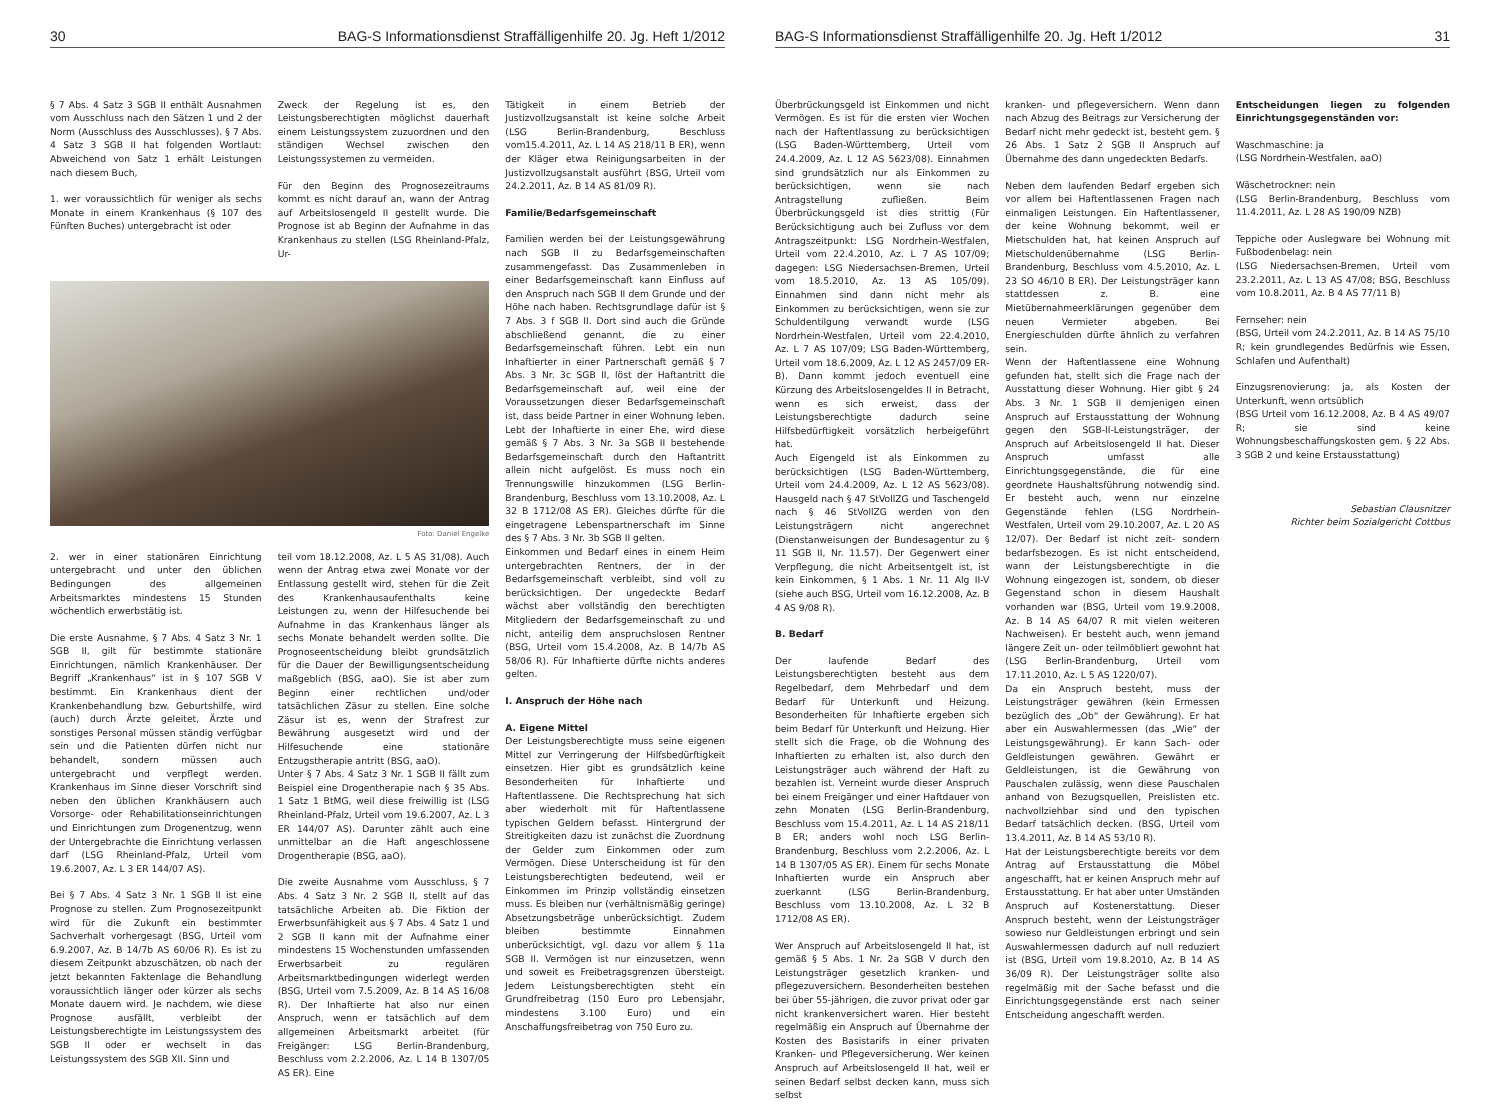30 BAG-S Informationsdienst Straffälligenhilfe 20. Jg. Heft 1/2012
§ 7 Abs. 4 Satz 3 SGB II enthält Ausnahmen vom Ausschluss nach den Sätzen 1 und 2 der Norm (Ausschluss des Ausschlusses). § 7 Abs. 4 Satz 3 SGB II hat folgenden Wortlaut: Abweichend von Satz 1 erhält Leistungen nach diesem Buch,
1. wer voraussichtlich für weniger als sechs Monate in einem Krankenhaus (§ 107 des Fünften Buches) untergebracht ist oder
Zweck der Regelung ist es, den Leistungsberechtigten möglichst dauerhaft einem Leistungssystem zuzuordnen und den ständigen Wechsel zwischen den Leistungssystemen zu vermeiden.
Für den Beginn des Prognosezeitraums kommt es nicht darauf an, wann der Antrag auf Arbeitslosengeld II gestellt wurde. Die Prognose ist ab Beginn der Aufnahme in das Krankenhaus zu stellen (LSG Rheinland-Pfalz, Ur-
Foto: Daniel Engelke
2. wer in einer stationären Einrichtung untergebracht und unter den üblichen Bedingungen des allgemeinen Arbeitsmarktes mindestens 15 Stunden wöchentlich erwerbstätig ist.
Die erste Ausnahme, § 7 Abs. 4 Satz 3 Nr. 1 SGB II, gilt für bestimmte stationäre Einrichtungen, nämlich Krankenhäuser. Der Begriff „Krankenhaus“ ist in § 107 SGB V bestimmt. Ein Krankenhaus dient der Krankenbehandlung bzw. Geburtshilfe, wird (auch) durch Ärzte geleitet, Ärzte und sonstiges Personal müssen ständig verfügbar sein und die Patienten dürfen nicht nur behandelt, sondern müssen auch untergebracht und verpflegt werden. Krankenhaus im Sinne dieser Vorschrift sind neben den üblichen Krankhäusern auch Vorsorge- oder Rehabilitationseinrichtungen und Einrichtungen zum Drogenentzug, wenn der Untergebrachte die Einrichtung verlassen darf (LSG Rheinland-Pfalz, Urteil vom 19.6.2007, Az. L 3 ER 144/07 AS).
Bei § 7 Abs. 4 Satz 3 Nr. 1 SGB II ist eine Prognose zu stellen. Zum Prognosezeitpunkt wird für die Zukunft ein bestimmter Sachverhalt vorhergesagt (BSG, Urteil vom 6.9.2007, Az. B 14/7b AS 60/06 R). Es ist zu diesem Zeitpunkt abzuschätzen, ob nach der jetzt bekannten Faktenlage die Behandlung voraussichtlich länger oder kürzer als sechs Monate dauern wird. Je nachdem, wie diese Prognose ausfällt, verbleibt der Leistungsberechtigte im Leistungssystem des SGB II oder er wechselt in das Leistungssystem des SGB XII. Sinn und
teil vom 18.12.2008, Az. L 5 AS 31/08). Auch wenn der Antrag etwa zwei Monate vor der Entlassung gestellt wird, stehen für die Zeit des Krankenhausaufenthalts keine Leistungen zu, wenn der Hilfesuchende bei Aufnahme in das Krankenhaus länger als sechs Monate behandelt werden sollte. Die Prognoseentscheidung bleibt grundsätzlich für die Dauer der Bewilligungsentscheidung maßgeblich (BSG, aaO). Sie ist aber zum Beginn einer rechtlichen und/oder tatsächlichen Zäsur zu stellen. Eine solche Zäsur ist es, wenn der Strafrest zur Bewährung ausgesetzt wird und der Hilfesuchende eine stationäre Entzugstherapie antritt (BSG, aaO).
Unter § 7 Abs. 4 Satz 3 Nr. 1 SGB II fällt zum Beispiel eine Drogentherapie nach § 35 Abs. 1 Satz 1 BtMG, weil diese freiwillig ist (LSG Rheinland-Pfalz, Urteil vom 19.6.2007, Az. L 3 ER 144/07 AS). Darunter zählt auch eine unmittelbar an die Haft angeschlossene Drogentherapie (BSG, aaO).
Die zweite Ausnahme vom Ausschluss, § 7 Abs. 4 Satz 3 Nr. 2 SGB II, stellt auf das tatsächliche Arbeiten ab. Die Fiktion der Erwerbsunfähigkeit aus § 7 Abs. 4 Satz 1 und 2 SGB II kann mit der Aufnahme einer mindestens 15 Wochenstunden umfassenden Erwerbsarbeit zu regulären Arbeitsmarktbedingungen widerlegt werden (BSG, Urteil vom 7.5.2009, Az. B 14 AS 16/08 R). Der Inhaftierte hat also nur einen Anspruch, wenn er tatsächlich auf dem allgemeinen Arbeitsmarkt arbeitet (für Freigänger: LSG Berlin-Brandenburg, Beschluss vom 2.2.2006, Az. L 14 B 1307/05 AS ER). Eine
Tätigkeit in einem Betrieb der Justizvollzugsanstalt ist keine solche Arbeit (LSG Berlin-Brandenburg, Beschluss vom15.4.2011, Az. L 14 AS 218/11 B ER), wenn der Kläger etwa Reinigungsarbeiten in der Justizvollzugsanstalt ausführt (BSG, Urteil vom 24.2.2011, Az. B 14 AS 81/09 R).
Familie/Bedarfsgemeinschaft
Familien werden bei der Leistungsgewährung nach SGB II zu Bedarfsgemeinschaften zusammengefasst. Das Zusammenleben in einer Bedarfsgemeinschaft kann Einfluss auf den Anspruch nach SGB II dem Grunde und der Höhe nach haben. Rechtsgrundlage dafür ist § 7 Abs. 3 f SGB II. Dort sind auch die Gründe abschließend genannt, die zu einer Bedarfsgemeinschaft führen. Lebt ein nun Inhaftierter in einer Partnerschaft gemäß § 7 Abs. 3 Nr. 3c SGB II, löst der Haftantritt die Bedarfsgemeinschaft auf, weil eine der Voraussetzungen dieser Bedarfsgemeinschaft ist, dass beide Partner in einer Wohnung leben. Lebt der Inhaftierte in einer Ehe, wird diese gemäß § 7 Abs. 3 Nr. 3a SGB II bestehende Bedarfsgemeinschaft durch den Haftantritt allein nicht aufgelöst. Es muss noch ein Trennungswille hinzukommen (LSG Berlin-Brandenburg, Beschluss vom 13.10.2008, Az. L 32 B 1712/08 AS ER). Gleiches dürfte für die eingetragene Lebenspartnerschaft im Sinne des § 7 Abs. 3 Nr. 3b SGB II gelten.
Einkommen und Bedarf eines in einem Heim untergebrachten Rentners, der in der Bedarfsgemeinschaft verbleibt, sind voll zu berücksichtigen. Der ungedeckte Bedarf wächst aber vollständig den berechtigten Mitgliedern der Bedarfsgemeinschaft zu und nicht, anteilig dem anspruchslosen Rentner (BSG, Urteil vom 15.4.2008, Az. B 14/7b AS 58/06 R). Für Inhaftierte dürfte nichts anderes gelten.
I. Anspruch der Höhe nach
A. Eigene Mittel
Der Leistungsberechtigte muss seine eigenen Mittel zur Verringerung der Hilfsbedürftigkeit einsetzen. Hier gibt es grundsätzlich keine Besonderheiten für Inhaftierte und Haftentlassene. Die Rechtsprechung hat sich aber wiederholt mit für Haftentlassene typischen Geldern befasst. Hintergrund der Streitigkeiten dazu ist zunächst die Zuordnung der Gelder zum Einkommen oder zum Vermögen. Diese Unterscheidung ist für den Leistungsberechtigten bedeutend, weil er Einkommen im Prinzip vollständig einsetzen muss. Es bleiben nur (verhältnismäßig geringe) Absetzungsbeträge unberücksichtigt. Zudem bleiben bestimmte Einnahmen unberücksichtigt, vgl. dazu vor allem § 11a SGB II. Vermögen ist nur einzusetzen, wenn und soweit es Freibetragsgrenzen übersteigt. Jedem Leistungsberechtigten steht ein Grundfreibetrag (150 Euro pro Lebensjahr, mindestens 3.100 Euro) und ein Anschaffungsfreibetrag von 750 Euro zu.
BAG-S Informationsdienst Straffälligenhilfe 20. Jg. Heft 1/2012 31
Überbrückungsgeld ist Einkommen und nicht Vermögen. Es ist für die ersten vier Wochen nach der Haftentlassung zu berücksichtigen (LSG Baden-Württemberg, Urteil vom 24.4.2009, Az. L 12 AS 5623/08). Einnahmen sind grundsätzlich nur als Einkommen zu berücksichtigen, wenn sie nach Antragstellung zufließen. Beim Überbrückungsgeld ist dies strittig (Für Berücksichtigung auch bei Zufluss vor dem Antragszeitpunkt: LSG Nordrhein-Westfalen, Urteil vom 22.4.2010, Az. L 7 AS 107/09; dagegen: LSG Niedersachsen-Bremen, Urteil vom 18.5.2010, Az. 13 AS 105/09). Einnahmen sind dann nicht mehr als Einkommen zu berücksichtigen, wenn sie zur Schuldentilgung verwandt wurde (LSG Nordrhein-Westfalen, Urteil vom 22.4.2010, Az. L 7 AS 107/09; LSG Baden-Württemberg, Urteil vom 18.6.2009, Az. L 12 AS 2457/09 ER-B). Dann kommt jedoch eventuell eine Kürzung des Arbeitslosengeldes II in Betracht, wenn es sich erweist, dass der Leistungsberechtigte dadurch seine Hilfsbedürftigkeit vorsätzlich herbeigeführt hat.
Auch Eigengeld ist als Einkommen zu berücksichtigen (LSG Baden-Württemberg, Urteil vom 24.4.2009, Az. L 12 AS 5623/08). Hausgeld nach § 47 StVollZG und Taschengeld nach § 46 StVollZG werden von den Leistungsträgern nicht angerechnet (Dienstanweisungen der Bundesagentur zu § 11 SGB II, Nr. 11.57). Der Gegenwert einer Verpflegung, die nicht Arbeitsentgelt ist, ist kein Einkommen, § 1 Abs. 1 Nr. 11 Alg II-V (siehe auch BSG, Urteil vom 16.12.2008, Az. B 4 AS 9/08 R).
B. Bedarf
Der laufende Bedarf des Leistungsberechtigten besteht aus dem Regelbedarf, dem Mehrbedarf und dem Bedarf für Unterkunft und Heizung. Besonderheiten für Inhaftierte ergeben sich beim Bedarf für Unterkunft und Heizung. Hier stellt sich die Frage, ob die Wohnung des Inhaftierten zu erhalten ist, also durch den Leistungsträger auch während der Haft zu bezahlen ist. Verneint wurde dieser Anspruch bei einem Freigänger und einer Haftdauer von zehn Monaten (LSG Berlin-Brandenburg, Beschluss vom 15.4.2011, Az. L 14 AS 218/11 B ER; anders wohl noch LSG Berlin-Brandenburg, Beschluss vom 2.2.2006, Az. L 14 B 1307/05 AS ER). Einem für sechs Monate Inhaftierten wurde ein Anspruch aber zuerkannt (LSG Berlin-Brandenburg, Beschluss vom 13.10.2008, Az. L 32 B 1712/08 AS ER).
Wer Anspruch auf Arbeitslosengeld II hat, ist gemäß § 5 Abs. 1 Nr. 2a SGB V durch den Leistungsträger gesetzlich kranken- und pflegezuversichern. Besonderheiten bestehen bei über 55-jährigen, die zuvor privat oder gar nicht krankenversichert waren. Hier besteht regelmäßig ein Anspruch auf Übernahme der Kosten des Basistarifs in einer privaten Kranken- und Pflegeversicherung. Wer keinen Anspruch auf Arbeitslosengeld II hat, weil er seinen Bedarf selbst decken kann, muss sich selbst
kranken- und pflegeversichern. Wenn dann nach Abzug des Beitrags zur Versicherung der Bedarf nicht mehr gedeckt ist, besteht gem. § 26 Abs. 1 Satz 2 SGB II Anspruch auf Übernahme des dann ungedeckten Bedarfs.
Neben dem laufenden Bedarf ergeben sich vor allem bei Haftentlassenen Fragen nach einmaligen Leistungen. Ein Haftentlassener, der keine Wohnung bekommt, weil er Mietschulden hat, hat keinen Anspruch auf Mietschuldenübernahme (LSG Berlin-Brandenburg, Beschluss vom 4.5.2010, Az. L 23 SO 46/10 B ER). Der Leistungsträger kann stattdessen z. B. eine Mietübernahmeerklärungen gegenüber dem neuen Vermieter abgeben. Bei Energieschulden dürfte ähnlich zu verfahren sein.
Wenn der Haftentlassene eine Wohnung gefunden hat, stellt sich die Frage nach der Ausstattung dieser Wohnung. Hier gibt § 24 Abs. 3 Nr. 1 SGB II demjenigen einen Anspruch auf Erstausstattung der Wohnung gegen den SGB-II-Leistungsträger, der Anspruch auf Arbeitslosengeld II hat. Dieser Anspruch umfasst alle Einrichtungsgegenstände, die für eine geordnete Haushaltsführung notwendig sind. Er besteht auch, wenn nur einzelne Gegenstände fehlen (LSG Nordrhein-Westfalen, Urteil vom 29.10.2007, Az. L 20 AS 12/07). Der Bedarf ist nicht zeit- sondern bedarfsbezogen. Es ist nicht entscheidend, wann der Leistungsberechtigte in die Wohnung eingezogen ist, sondern, ob dieser Gegenstand schon in diesem Haushalt vorhanden war (BSG, Urteil vom 19.9.2008, Az. B 14 AS 64/07 R mit vielen weiteren Nachweisen). Er besteht auch, wenn jemand längere Zeit un- oder teilmöbliert gewohnt hat (LSG Berlin-Brandenburg, Urteil vom 17.11.2010, Az. L 5 AS 1220/07).
Da ein Anspruch besteht, muss der Leistungsträger gewähren (kein Ermessen bezüglich des „Ob“ der Gewährung). Er hat aber ein Auswahlermessen (das „Wie“ der Leistungsgewährung). Er kann Sach- oder Geldleistungen gewähren. Gewährt er Geldleistungen, ist die Gewährung von Pauschalen zulässig, wenn diese Pauschalen anhand von Bezugsquellen, Preislisten etc. nachvollziehbar sind und den typischen Bedarf tatsächlich decken. (BSG, Urteil vom 13.4.2011, Az. B 14 AS 53/10 R).
Hat der Leistungsberechtigte bereits vor dem Antrag auf Erstausstattung die Möbel angeschafft, hat er keinen Anspruch mehr auf Erstausstattung. Er hat aber unter Umständen Anspruch auf Kostenerstattung. Dieser Anspruch besteht, wenn der Leistungsträger sowieso nur Geldleistungen erbringt und sein Auswahlermessen dadurch auf null reduziert ist (BSG, Urteil vom 19.8.2010, Az. B 14 AS 36/09 R). Der Leistungsträger sollte also regelmäßig mit der Sache befasst und die Einrichtungsgegenstände erst nach seiner Entscheidung angeschafft werden.
Entscheidungen liegen zu folgenden Einrichtungsgegenständen vor:
Waschmaschine: ja
(LSG Nordrhein-Westfalen, aaO)
Wäschetrockner: nein
(LSG Berlin-Brandenburg, Beschluss vom 11.4.2011, Az. L 28 AS 190/09 NZB)
Teppiche oder Auslegware bei Wohnung mit Fußbodenbelag: nein
(LSG Niedersachsen-Bremen, Urteil vom 23.2.2011, Az. L 13 AS 47/08; BSG, Beschluss vom 10.8.2011, Az. B 4 AS 77/11 B)
Fernseher: nein
(BSG, Urteil vom 24.2.2011, Az. B 14 AS 75/10 R; kein grundlegendes Bedürfnis wie Essen, Schlafen und Aufenthalt)
Einzugsrenovierung: ja, als Kosten der Unterkunft, wenn ortsüblich
(BSG Urteil vom 16.12.2008, Az. B 4 AS 49/07 R; sie sind keine Wohnungsbeschaffungskosten gem. § 22 Abs. 3 SGB 2 und keine Erstausstattung)
Sebastian Clausnitzer
Richter beim Sozialgericht Cottbus